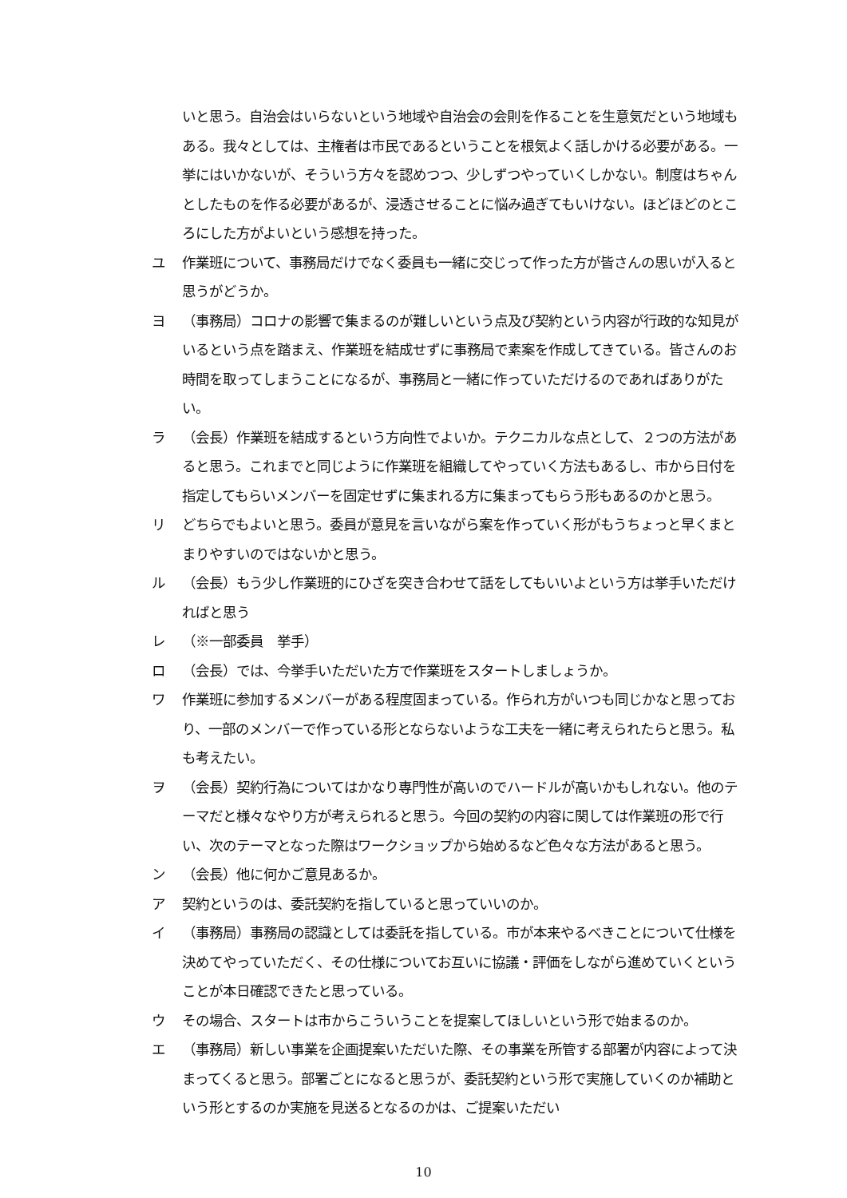いと思う。自治会はいらないという地域や自治会の会則を作ることを生意気だという地域もある。我々としては、主権者は市民であるということを根気よく話しかける必要がある。一挙にはいかないが、そういう方々を認めつつ、少しずつやっていくしかない。制度はちゃんとしたものを作る必要があるが、浸透させることに悩み過ぎてもいけない。ほどほどのところにした方がよいという感想を持った。
ユ 作業班について、事務局だけでなく委員も一緒に交じって作った方が皆さんの思いが入ると思うがどうか。
ヨ （事務局）コロナの影響で集まるのが難しいという点及び契約という内容が行政的な知見がいるという点を踏まえ、作業班を結成せずに事務局で素案を作成してきている。皆さんのお時間を取ってしまうことになるが、事務局と一緒に作っていただけるのであればありがたい。
ラ （会長）作業班を結成するという方向性でよいか。テクニカルな点として、２つの方法があると思う。これまでと同じように作業班を組織してやっていく方法もあるし、市から日付を指定してもらいメンバーを固定せずに集まれる方に集まってもらう形もあるのかと思う。
リ どちらでもよいと思う。委員が意見を言いながら案を作っていく形がもうちょっと早くまとまりやすいのではないかと思う。
ル （会長）もう少し作業班的にひざを突き合わせて話をしてもいいよという方は挙手いただければと思う
レ （※一部委員　挙手）
ロ （会長）では、今挙手いただいた方で作業班をスタートしましょうか。
ワ 作業班に参加するメンバーがある程度固まっている。作られ方がいつも同じかなと思っており、一部のメンバーで作っている形とならないような工夫を一緒に考えられたらと思う。私も考えたい。
ヲ （会長）契約行為についてはかなり専門性が高いのでハードルが高いかもしれない。他のテーマだと様々なやり方が考えられると思う。今回の契約の内容に関しては作業班の形で行い、次のテーマとなった際はワークショップから始めるなど色々な方法があると思う。
ン （会長）他に何かご意見あるか。
ア 契約というのは、委託契約を指していると思っていいのか。
イ （事務局）事務局の認識としては委託を指している。市が本来やるべきことについて仕様を決めてやっていただく、その仕様についてお互いに協議・評価をしながら進めていくということが本日確認できたと思っている。
ウ その場合、スタートは市からこういうことを提案してほしいという形で始まるのか。
エ （事務局）新しい事業を企画提案いただいた際、その事業を所管する部署が内容によって決まってくると思う。部署ごとになると思うが、委託契約という形で実施していくのか補助という形とするのか実施を見送るとなるのかは、ご提案いただい
10